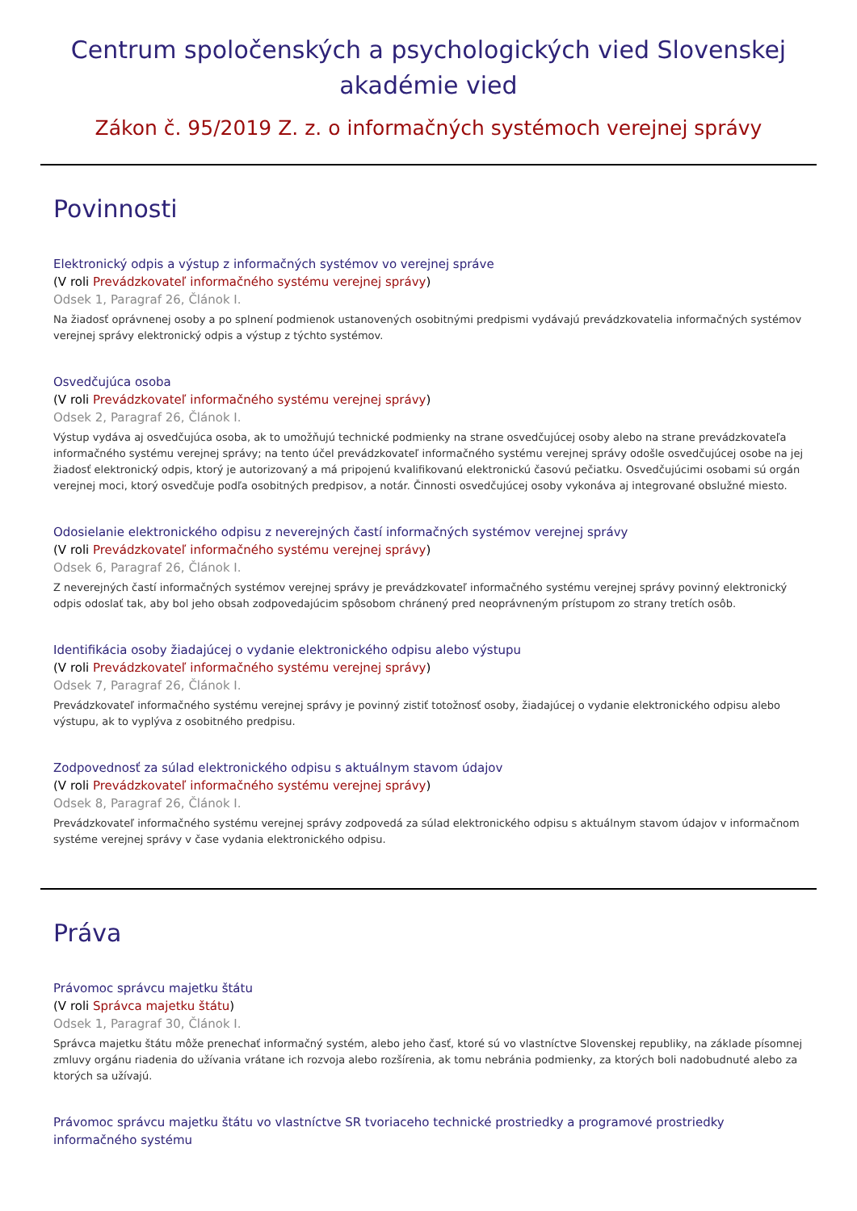Centrum spoločenských a psychologických vied Slovenskej akadémie vied
Zákon č. 95/2019 Z. z. o informačných systémoch verejnej správy
Povinnosti
Elektronický odpis a výstup z informačných systémov vo verejnej správe
(V roli Prevádzkovateľ informačného systému verejnej správy)
Odsek 1, Paragraf 26, Článok I.
Na žiadosť oprávnenej osoby a po splnení podmienok ustanovených osobitnými predpismi vydávajú prevádzkovatelia informačných systémov verejnej správy elektronický odpis a výstup z týchto systémov.
Osvedčujúca osoba
(V roli Prevádzkovateľ informačného systému verejnej správy)
Odsek 2, Paragraf 26, Článok I.
Výstup vydáva aj osvedčujúca osoba, ak to umožňujú technické podmienky na strane osvedčujúcej osoby alebo na strane prevádzkovateľa informačného systému verejnej správy; na tento účel prevádzkovateľ informačného systému verejnej správy odošle osvedčujúcej osobe na jej žiadosť elektronický odpis, ktorý je autorizovaný a má pripojenú kvalifikovanú elektronickú časovú pečiatku. Osvedčujúcimi osobami sú orgán verejnej moci, ktorý osvedčuje podľa osobitných predpisov, a notár. Činnosti osvedčujúcej osoby vykonáva aj integrované obslužné miesto.
Odosielanie elektronického odpisu z neverejných častí informačných systémov verejnej správy
(V roli Prevádzkovateľ informačného systému verejnej správy)
Odsek 6, Paragraf 26, Článok I.
Z neverejných častí informačných systémov verejnej správy je prevádzkovateľ informačného systému verejnej správy povinný elektronický odpis odoslať tak, aby bol jeho obsah zodpovedajúcim spôsobom chránený pred neoprávneným prístupom zo strany tretích osôb.
Identifikácia osoby žiadajúcej o vydanie elektronického odpisu alebo výstupu
(V roli Prevádzkovateľ informačného systému verejnej správy)
Odsek 7, Paragraf 26, Článok I.
Prevádzkovateľ informačného systému verejnej správy je povinný zistiť totožnosť osoby, žiadajúcej o vydanie elektronického odpisu alebo výstupu, ak to vyplýva z osobitného predpisu.
Zodpovednosť za súlad elektronického odpisu s aktuálnym stavom údajov
(V roli Prevádzkovateľ informačného systému verejnej správy)
Odsek 8, Paragraf 26, Článok I.
Prevádzkovateľ informačného systému verejnej správy zodpovedá za súlad elektronického odpisu s aktuálnym stavom údajov v informačnom systéme verejnej správy v čase vydania elektronického odpisu.
Práva
Právomoc správcu majetku štátu
(V roli Správca majetku štátu)
Odsek 1, Paragraf 30, Článok I.
Správca majetku štátu môže prenechať informačný systém, alebo jeho časť, ktoré sú vo vlastníctve Slovenskej republiky, na základe písomnej zmluvy orgánu riadenia do užívania vrátane ich rozvoja alebo rozšírenia, ak tomu nebránia podmienky, za ktorých boli nadobudnuté alebo za ktorých sa užívajú.
Právomoc správcu majetku štátu vo vlastníctve SR tvoriaceho technické prostriedky a programové prostriedky informačného systému